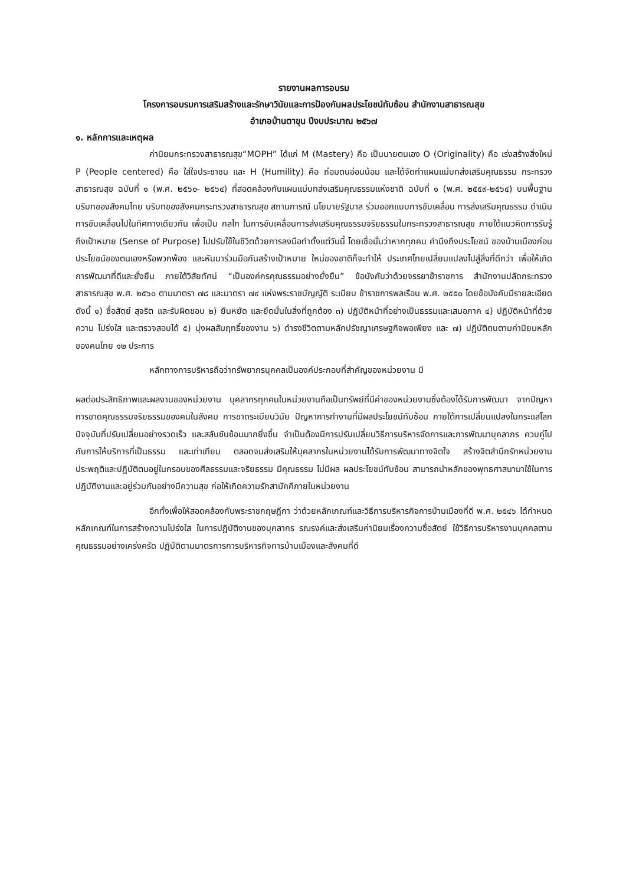รายงานผลการอบรม
โครงการอบรมการเสริมสร้างและรักษาวินัยและการป้องกันผลประโยชน์ทับซ้อน สำนักงานสาธารณสุข
อำเภอบ้านตาขุน ปีงบประมาณ ๒๕๖๗
๑. หลักการและเหตุผล
ค่านิยมกระทรวงสาธารณสุข“MOPH” ได้แก่ M (Mastery) คือ เป็นนายตนเอง O (Originality) คือ เร่งสร้างสิ่งใหม่ P (People centered) คือ ใส่ใจประชาชน และ H (Humility) คือ ถ่อมตนอ่อนน้อม และได้จัดทำแผนแม่บทส่งเสริมคุณธรรม กระทรวงสาธารณสุข ฉบับที่ ๑ (พ.ศ. ๒๕๖๐- ๒๕๖๔) ที่สอดคล้องกับแผนแม่บทส่งเสริมคุณธรรมแห่งชาติ ฉบับที่ ๑ (พ.ศ. ๒๕๕๙-๒๕๖๔) บนพื้นฐานบริบทของสังคมไทย บริบทของสังคมกระทรวงสาธารณสุข สถานการณ์ นโยบายรัฐบาล ร่วมออกแบบการขับเคลื่อน การส่งเสริมคุณธรรม ดำเนินการขับเคลื่อนไปในทิศทางเดียวกัน เพื่อเป็น กลไก ในการขับเคลื่อนการส่งเสริมคุณธรรมจริยธรรมในกระทรวงสาธารณสุข ภายใต้แนวคิดการรับรู้ถึงเป้าหมาย (Sense of Purpose) ไปปรับใช้ในชีวิตด้วยการลงมือทำตั้งแต่วันนี้ โดยเชื่อมั่นว่าหากทุกคน คำนึงถึงประโยชน์ ของบ้านเมืองก่อนประโยชน์ของตนเองหรือพวกพ้อง และหันมาร่วมมือกันสร้างเป้าหมาย ใหม่ของชาติก็จะทำให้ ประเทศไทยเปลี่ยนแปลงไปสู่สิ่งที่ดีกว่า เพื่อให้เกิดการพัฒนาที่ดีและยั่งยืน ภายใต้วิสัยทัศน์ “เป็นองค์กรคุณธรรมอย่างยั่งยืน” ข้อบังคับว่าด้วยจรรยาข้าราชการ สำนักงานปลัดกระทรวงสาธารณสุข พ.ศ. ๒๕๖๐ ตามมาตรา ๗๘ และมาตรา ๗๙ แห่งพระราชบัญญัติ ระเบียบ ข้าราชการพลเรือน พ.ศ. ๒๕๕๐ โดยข้อบังคับมีรายละเอียดดังนี้ ๑) ซื่อสัตย์ สุจริต และรับผิดชอบ ๒) ยืนหยัด และยึดมั่นในสิ่งที่ถูกต้อง ๓) ปฏิบัติหน้าที่อย่างเป็นธรรมและเสมอภาค ๔) ปฏิบัติหน้าที่ด้วยความ โปร่งใส และตรวจสอบได้ ๕) มุ่งผลสัมฤทธิ์ของงาน ๖) ดำรงชีวิตตามหลักปรัชญาเศรษฐกิจพอเพียง และ ๗) ปฏิบัติตนตามค่านิยมหลักของคนไทย ๑๒ ประการ
หลักทางการบริหารถือว่าทรัพยากรบุคคลเป็นองค์ประกอบที่สำคัญของหน่วยงาน มี
ผลต่อประสิทธิภาพและผลงานของหน่วยงาน บุคลากรทุกคนในหน่วยงานถือเป็นทรัพย์ที่มีค่าของหน่วยงานซึ่งต้องได้รับการพัฒนา จากปัญหาการขาดคุณธรรมจริยธรรมของคนในสังคม การขาดระเบียบวินัย ปัญหาการทำงานที่มีผลประโยชน์ทับซ้อน ภายใต้การเปลี่ยนแปลงในกระแสโลกปัจจุบันที่ปรับเปลี่ยนอย่างรวดเร็ว และสลับซับซ้อนมากยิ่งขึ้น จำเป็นต้องมีการปรับเปลี่ยนวิธีการบริหารจัดการและการพัฒนาบุคลากร ควบคู่ไปกับการให้บริการที่เป็นธรรม และเท่าเทียม ตลอดจนส่งเสริมให้บุคลากรในหน่วยงานได้รับการพัฒนาทางจิตใจ สร้างจิตสำนึกรักหน่วยงาน ประพฤติและปฏิบัติตนอยู่ในกรอบของศีลธรรมและจริยธรรม มีคุณธรรม ไม่มีผล ผลประโยชน์ทับซ้อน สามารถนำหลักของพุทธศาสนามาใช้ในการปฏิบัติงานและอยู่ร่วมกันอย่างมีความสุข ก่อให้เกิดความรักสามัคคีภายในหน่วยงาน
อีกทั้งเพื่อให้สอดคล้องกับพระราชกฤษฎีกา ว่าด้วยหลักเกณฑ์และวิธีการบริหารกิจการบ้านเมืองที่ดี พ.ศ. ๒๕๔๖ ได้กำหนดหลักเกณฑ์ในการสร้างความโปร่งใส ในการปฏิบัติงานของบุคลากร รณรงค์และส่งเสริมค่านิยมเรื่องความซื่อสัตย์ ใช้วิธีการบริหารงานบุคคลตามคุณธรรมอย่างเคร่งครัด ปฏิบัติตามมาตรการการบริหารกิจการบ้านเมืองและสังคมที่ดี